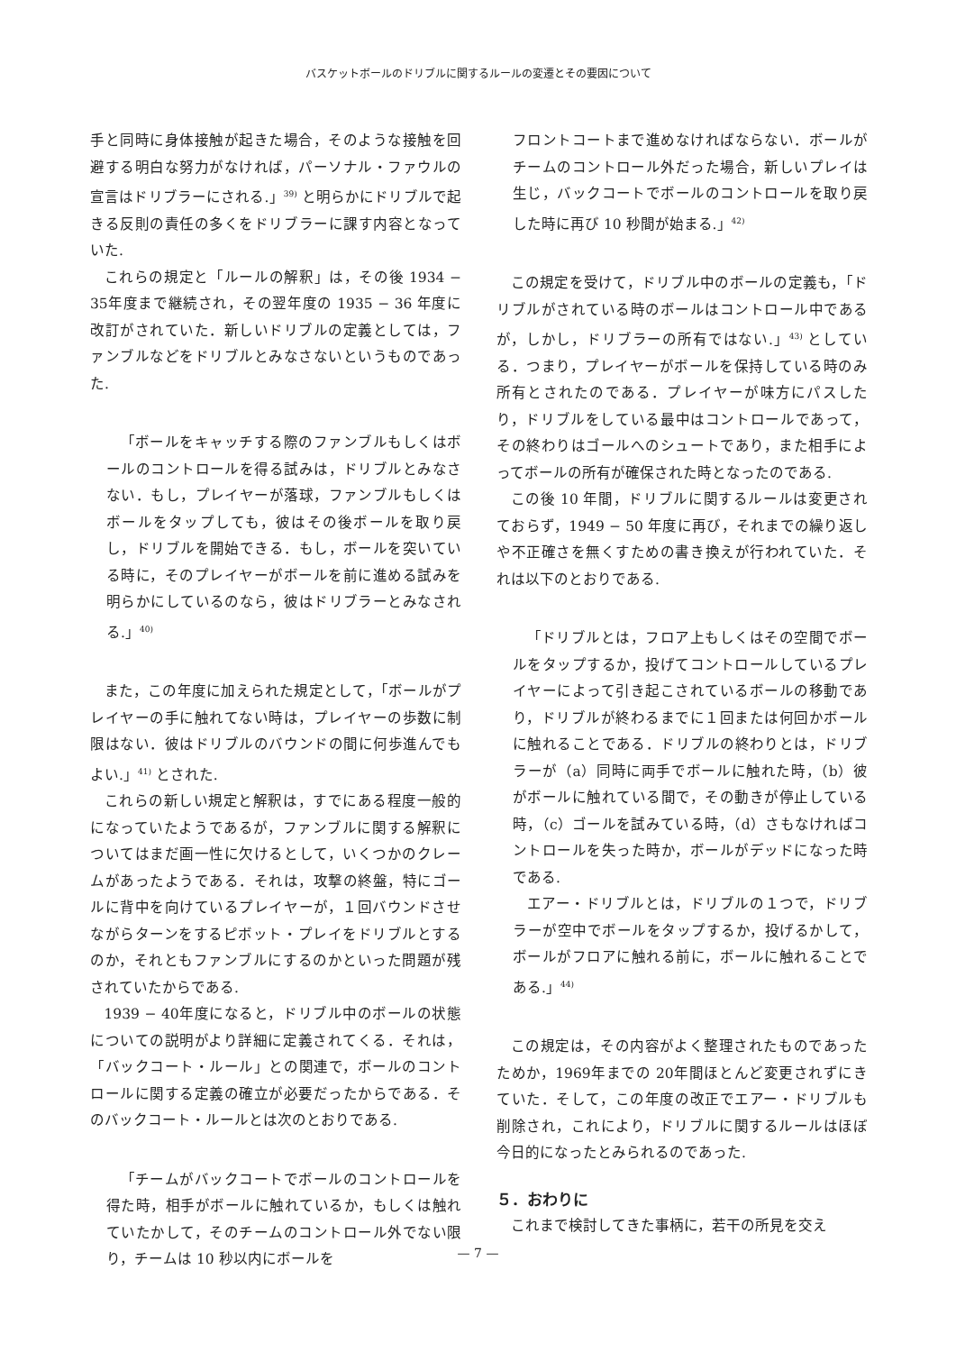バスケットボールのドリブルに関するルールの変遷とその要因について
手と同時に身体接触が起きた場合，そのような接触を回避する明白な努力がなければ，パーソナル・ファウルの宣言はドリブラーにされる.」<sup>39)</sup> と明らかにドリブルで起きる反則の責任の多くをドリブラーに課す内容となっていた.
これらの規定と「ルールの解釈」は，その後 1934 − 35年度まで継続され，その翌年度の 1935 − 36 年度に改訂がされていた．新しいドリブルの定義としては，ファンブルなどをドリブルとみなさないというものであった.
「ボールをキャッチする際のファンブルもしくはボールのコントロールを得る試みは，ドリブルとみなさない．もし，プレイヤーが落球，ファンブルもしくはボールをタップしても，彼はその後ボールを取り戻し，ドリブルを開始できる．もし，ボールを突いている時に，そのプレイヤーがボールを前に進める試みを明らかにしているのなら，彼はドリブラーとみなされる.」<sup>40)</sup>
また，この年度に加えられた規定として，「ボールがプレイヤーの手に触れてない時は，プレイヤーの歩数に制限はない．彼はドリブルのバウンドの間に何歩進んでもよい.」<sup>41)</sup> とされた.
これらの新しい規定と解釈は，すでにある程度一般的になっていたようであるが，ファンブルに関する解釈についてはまだ画一性に欠けるとして，いくつかのクレームがあったようである．それは，攻撃の終盤，特にゴールに背中を向けているプレイヤーが，１回バウンドさせながらターンをするピボット・プレイをドリブルとするのか，それともファンブルにするのかといった問題が残されていたからである.
1939 − 40年度になると，ドリブル中のボールの状態についての説明がより詳細に定義されてくる．それは，「バックコート・ルール」との関連で，ボールのコントロールに関する定義の確立が必要だったからである．そのバックコート・ルールとは次のとおりである.
「チームがバックコートでボールのコントロールを得た時，相手がボールに触れているか，もしくは触れていたかして，そのチームのコントロール外でない限り，チームは 10 秒以内にボールを
フロントコートまで進めなければならない．ボールがチームのコントロール外だった場合，新しいプレイは生じ，バックコートでボールのコントロールを取り戻した時に再び 10 秒間が始まる.」<sup>42)</sup>
この規定を受けて，ドリブル中のボールの定義も，「ドリブルがされている時のボールはコントロール中であるが，しかし，ドリブラーの所有ではない.」<sup>43)</sup> としている．つまり，プレイヤーがボールを保持している時のみ所有とされたのである．プレイヤーが味方にパスしたり，ドリブルをしている最中はコントロールであって，その終わりはゴールへのシュートであり，また相手によってボールの所有が確保された時となったのである.
この後 10 年間，ドリブルに関するルールは変更されておらず，1949 − 50 年度に再び，それまでの繰り返しや不正確さを無くすための書き換えが行われていた．それは以下のとおりである.
「ドリブルとは，フロア上もしくはその空間でボールをタップするか，投げてコントロールしているプレイヤーによって引き起こされているボールの移動であり，ドリブルが終わるまでに１回または何回かボールに触れることである．ドリブルの終わりとは，ドリブラーが（a）同時に両手でボールに触れた時，（b）彼がボールに触れている間で，その動きが停止している時，（c）ゴールを試みている時，（d）さもなければコントロールを失った時か，ボールがデッドになった時である.
エアー・ドリブルとは，ドリブルの１つで，ドリブラーが空中でボールをタップするか，投げるかして，ボールがフロアに触れる前に，ボールに触れることである.」<sup>44)</sup>
この規定は，その内容がよく整理されたものであったためか，1969年までの 20年間ほとんど変更されずにきていた．そして，この年度の改正でエアー・ドリブルも削除され，これにより，ドリブルに関するルールはほぼ今日的になったとみられるのであった.
５．おわりに
これまで検討してきた事柄に，若干の所見を交え
— 7 —